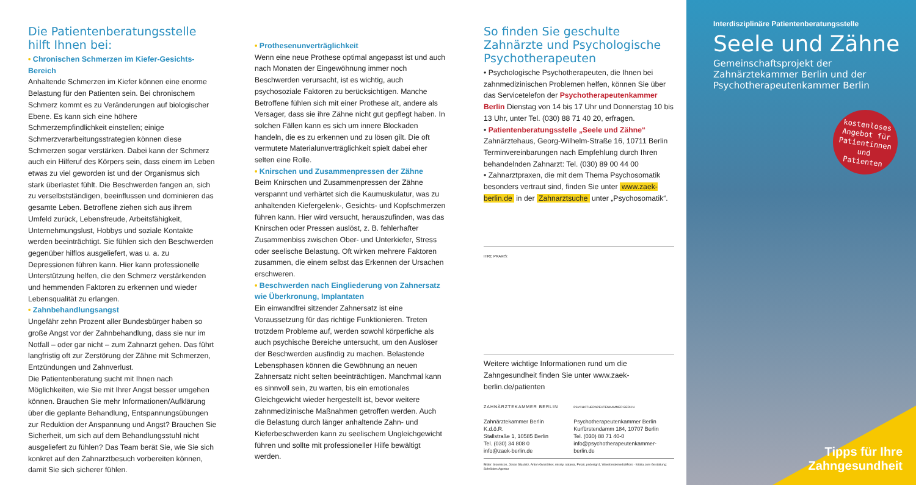Die Patientenberatungsstelle hilft Ihnen bei:
• Chronischen Schmerzen im Kiefer-Gesichts-Bereich
Anhaltende Schmerzen im Kiefer können eine enorme Belastung für den Patienten sein. Bei chronischem Schmerz kommt es zu Veränderungen auf biologischer Ebene. Es kann sich eine höhere Schmerzempfindlichkeit einstellen; einige Schmerzverarbeitungsstrategien können diese Schmerzen sogar verstärken. Dabei kann der Schmerz auch ein Hilferuf des Körpers sein, dass einem im Leben etwas zu viel geworden ist und der Organismus sich stark überlastet fühlt. Die Beschwerden fangen an, sich zu verselbstständigen, beeinflussen und dominieren das gesamte Leben. Betroffene ziehen sich aus ihrem Umfeld zurück, Lebensfreude, Arbeitsfähigkeit, Unternehmungslust, Hobbys und soziale Kontakte werden beeinträchtigt. Sie fühlen sich den Beschwerden gegenüber hilflos ausgeliefert, was u. a. zu Depressionen führen kann. Hier kann professionelle Unterstützung helfen, die den Schmerz verstärkenden und hemmenden Faktoren zu erkennen und wieder Lebensqualität zu erlangen.
• Zahnbehandlungsangst
Ungefähr zehn Prozent aller Bundesbürger haben so große Angst vor der Zahnbehandlung, dass sie nur im Notfall – oder gar nicht – zum Zahnarzt gehen. Das führt langfristig oft zur Zerstörung der Zähne mit Schmerzen, Entzündungen und Zahnverlust.
Die Patientenberatung sucht mit Ihnen nach Möglichkeiten, wie Sie mit Ihrer Angst besser umgehen können. Brauchen Sie mehr Informationen/Aufklärung über die geplante Behandlung, Entspannungsübungen zur Reduktion der Anspannung und Angst? Brauchen Sie Sicherheit, um sich auf dem Behandlungsstuhl nicht ausgeliefert zu fühlen? Das Team berät Sie, wie Sie sich konkret auf den Zahnarztbesuch vorbereiten können, damit Sie sich sicherer fühlen.
• Prothesenunverträglichkeit
Wenn eine neue Prothese optimal angepasst ist und auch nach Monaten der Eingewöhnung immer noch Beschwerden verursacht, ist es wichtig, auch psychosoziale Faktoren zu berücksichtigen. Manche Betroffene fühlen sich mit einer Prothese alt, andere als Versager, dass sie ihre Zähne nicht gut gepflegt haben. In solchen Fällen kann es sich um innere Blockaden handeln, die es zu erkennen und zu lösen gilt. Die oft vermutete Materialunverträglichkeit spielt dabei eher selten eine Rolle.
• Knirschen und Zusammenpressen der Zähne
Beim Knirschen und Zusammenpressen der Zähne verspannt und verhärtet sich die Kaumuskulatur, was zu anhaltenden Kiefergelenk-, Gesichts- und Kopfschmerzen führen kann. Hier wird versucht, herauszufinden, was das Knirschen oder Pressen auslöst, z. B. fehlerhafter Zusammenbiss zwischen Ober- und Unterkiefer, Stress oder seelische Belastung. Oft wirken mehrere Faktoren zusammen, die einem selbst das Erkennen der Ursachen erschweren.
• Beschwerden nach Eingliederung von Zahnersatz wie Überkronung, Implantaten
Ein einwandfrei sitzender Zahnersatz ist eine Voraussetzung für das richtige Funktionieren. Treten trotzdem Probleme auf, werden sowohl körperliche als auch psychische Bereiche untersucht, um den Auslöser der Beschwerden ausfindig zu machen. Belastende Lebensphasen können die Gewöhnung an neuen Zahnersatz nicht selten beeinträchtigen. Manchmal kann es sinnvoll sein, zu warten, bis ein emotionales Gleichgewicht wieder hergestellt ist, bevor weitere zahnmedizinische Maßnahmen getroffen werden. Auch die Belastung durch länger anhaltende Zahn- und Kieferbeschwerden kann zu seelischem Ungleichgewicht führen und sollte mit professioneller Hilfe bewältigt werden.
So finden Sie geschulte Zahnärzte und Psychologische Psychotherapeuten
• Psychologische Psychotherapeuten, die Ihnen bei zahnmedizinischen Problemen helfen, können Sie über das Servicetelefon der Psychotherapeutenkammer Berlin Dienstag von 14 bis 17 Uhr und Donnerstag 10 bis 13 Uhr, unter Tel. (030) 88 71 40 20, erfragen.
• Patientenberatungsstelle „Seele und Zähne“ Zahnärztehaus, Georg-Wilhelm-Straße 16, 10711 Berlin Terminvereinbarungen nach Empfehlung durch Ihren behandelnden Zahnarzt: Tel. (030) 89 00 44 00
• Zahnarztpraxen, die mit dem Thema Psychosomatik besonders vertraut sind, finden Sie unter www.zaek-berlin.de in der Zahnarztsuche unter „Psychosomatik“.
IHRE PRAXIS:
Weitere wichtige Informationen rund um die Zahngesundheit finden Sie unter www.zaek-berlin.de/patienten
ZAHNÄRZTEKAMMER BERLIN
Zahnärztekammer Berlin K.d.ö.R.
Stallstraße 1, 10585 Berlin
Tel. (030) 34 808 0
info@zaek-berlin.de
PSYCHOTHERAPEUTENKAMMER BERLIN
Psychotherapeutenkammer Berlin
Kurfürstendamm 184, 10707 Berlin
Tel. (030) 88 71 40-0
info@psychotherapeutenkammer-berlin.de
Bilder: bloomicon, Jonas Glaubitz, Anton Gvozdikov, missty, oatawa, Petair, psdesign1, WavebreakmediaMicro · fotolia.com Gestaltung: Schröders Agentur
Interdisziplinäre Patientenberatungsstelle
Seele und Zähne
Gemeinschaftsprojekt der Zahnärztekammer Berlin und der Psychotherapeutenkammer Berlin
kostenloses
Angebot für
Patientinnen
und
Patienten
Tipps für Ihre
Zahngesundheit